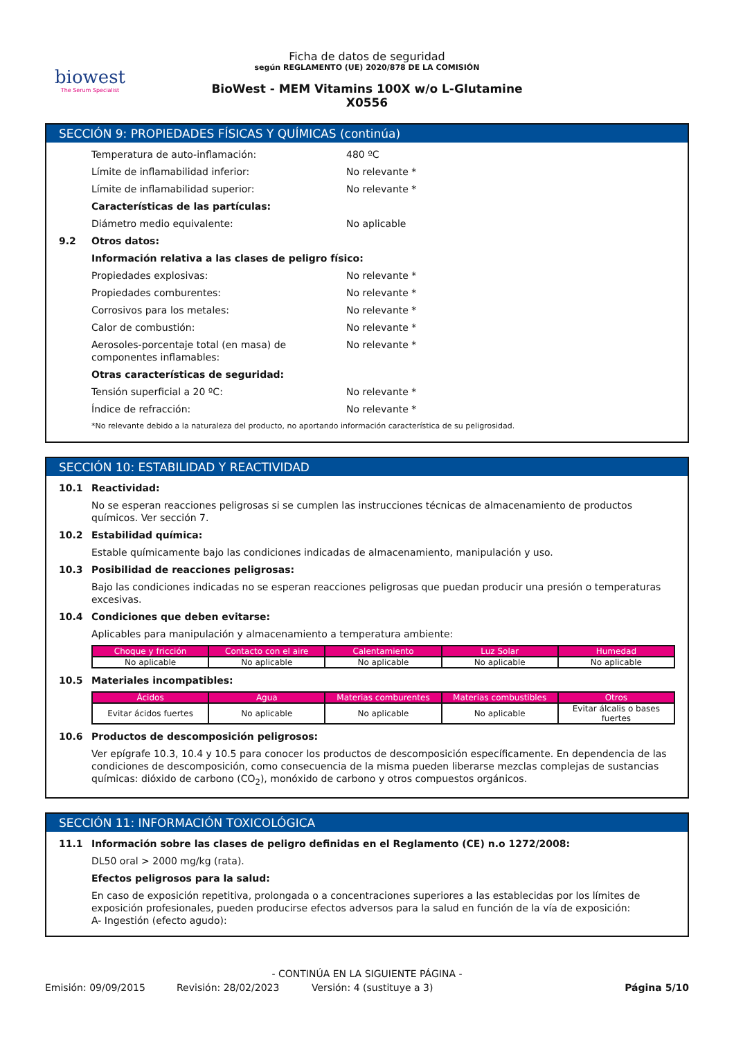biowest
The Serum Specialist
Ficha de datos de seguridad
según REGLAMENTO (UE) 2020/878 DE LA COMISIÓN
BioWest - MEM Vitamins 100X w/o L-Glutamine
X0556
SECCIÓN 9: PROPIEDADES FÍSICAS Y QUÍMICAS (continúa)
Temperatura de auto-inflamación: 480 ºC
Límite de inflamabilidad inferior: No relevante *
Límite de inflamabilidad superior: No relevante *
Características de las partículas:
Diámetro medio equivalente: No aplicable
9.2 Otros datos:
Información relativa a las clases de peligro físico:
Propiedades explosivas: No relevante *
Propiedades comburentes: No relevante *
Corrosivos para los metales: No relevante *
Calor de combustión: No relevante *
Aerosoles-porcentaje total (en masa) de componentes inflamables: No relevante *
Otras características de seguridad:
Tensión superficial a 20 ºC: No relevante *
Índice de refracción: No relevante *
*No relevante debido a la naturaleza del producto, no aportando información característica de su peligrosidad.
SECCIÓN 10: ESTABILIDAD Y REACTIVIDAD
10.1 Reactividad:
No se esperan reacciones peligrosas si se cumplen las instrucciones técnicas de almacenamiento de productos químicos. Ver sección 7.
10.2 Estabilidad química:
Estable químicamente bajo las condiciones indicadas de almacenamiento, manipulación y uso.
10.3 Posibilidad de reacciones peligrosas:
Bajo las condiciones indicadas no se esperan reacciones peligrosas que puedan producir una presión o temperaturas excesivas.
10.4 Condiciones que deben evitarse:
Aplicables para manipulación y almacenamiento a temperatura ambiente:
| Choque y fricción | Contacto con el aire | Calentamiento | Luz Solar | Humedad |
| --- | --- | --- | --- | --- |
| No aplicable | No aplicable | No aplicable | No aplicable | No aplicable |
10.5 Materiales incompatibles:
| Ácidos | Agua | Materias comburentes | Materias combustibles | Otros |
| --- | --- | --- | --- | --- |
| Evitar ácidos fuertes | No aplicable | No aplicable | No aplicable | Evitar álcalis o bases fuertes |
10.6 Productos de descomposición peligrosos:
Ver epígrafe 10.3, 10.4 y 10.5 para conocer los productos de descomposición específicamente. En dependencia de las condiciones de descomposición, como consecuencia de la misma pueden liberarse mezclas complejas de sustancias químicas: dióxido de carbono (CO<sub>2</sub>), monóxido de carbono y otros compuestos orgánicos.
SECCIÓN 11: INFORMACIÓN TOXICOLÓGICA
11.1 Información sobre las clases de peligro definidas en el Reglamento (CE) n.o 1272/2008:
DL50 oral > 2000 mg/kg (rata).
Efectos peligrosos para la salud:
En caso de exposición repetitiva, prolongada o a concentraciones superiores a las establecidas por los límites de exposición profesionales, pueden producirse efectos adversos para la salud en función de la vía de exposición:
A- Ingestión (efecto agudo):
- CONTINÚA EN LA SIGUIENTE PÁGINA -
Emisión: 09/09/2015 Revisión: 28/02/2023 Versión: 4 (sustituye a 3) Página 5/10